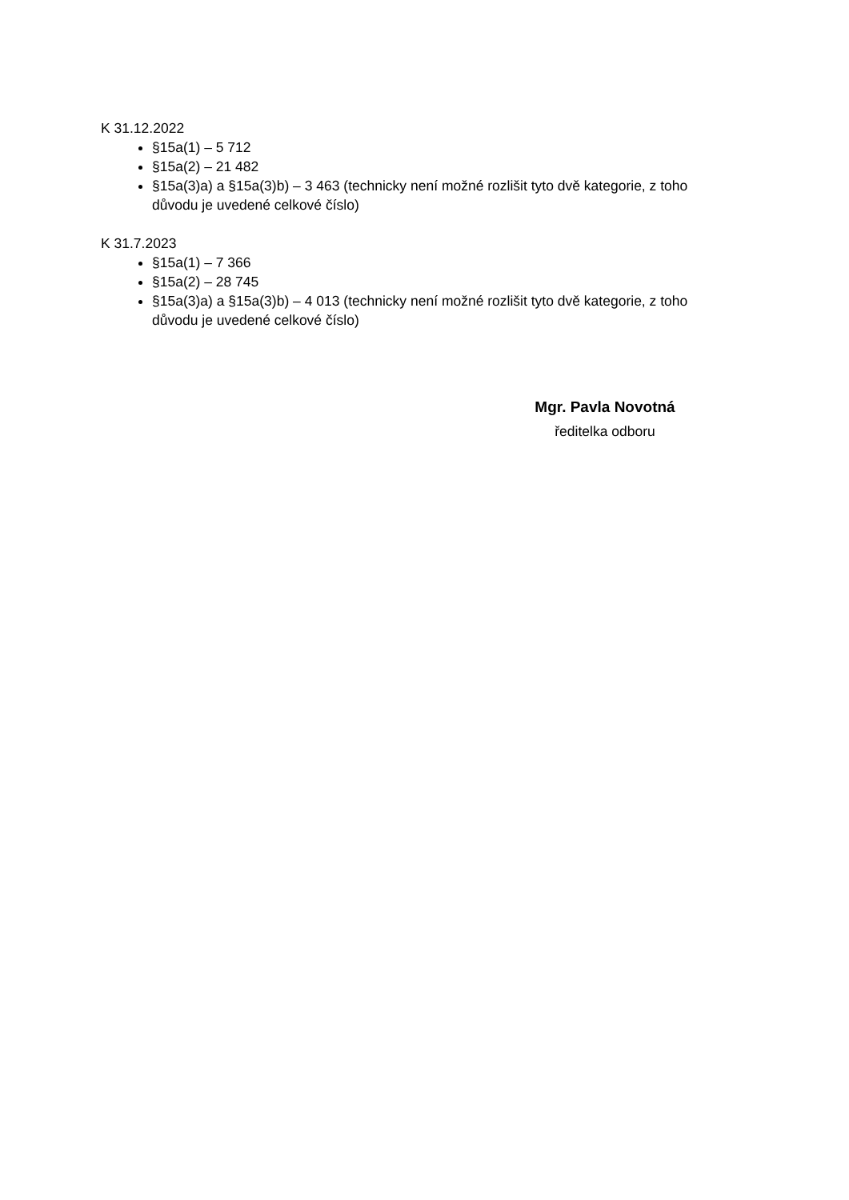K 31.12.2022
§15a(1) – 5 712
§15a(2) – 21 482
§15a(3)a) a §15a(3)b) – 3 463 (technicky není možné rozlišit tyto dvě kategorie, z toho důvodu je uvedené celkové číslo)
K 31.7.2023
§15a(1) – 7 366
§15a(2) – 28 745
§15a(3)a) a §15a(3)b) – 4 013 (technicky není možné rozlišit tyto dvě kategorie, z toho důvodu je uvedené celkové číslo)
Mgr. Pavla Novotná
ředitelka odboru